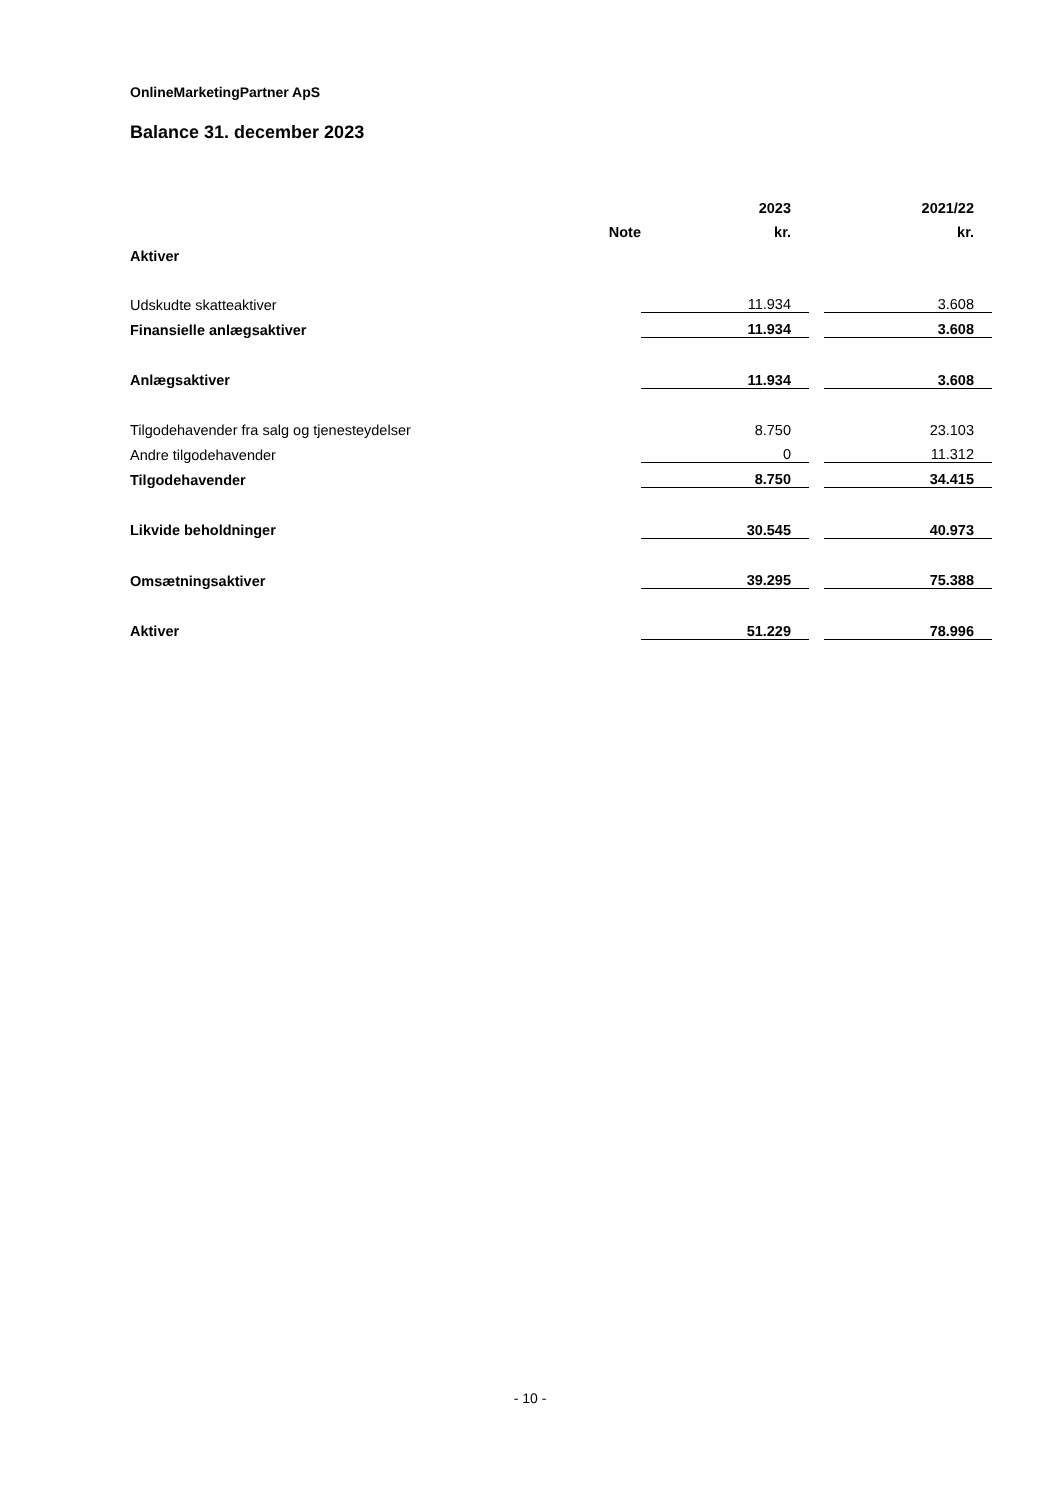OnlineMarketingPartner ApS
Balance 31. december 2023
| | | 2023 | | 2021/22 |
| | Note | kr. | | kr. |
| Aktiver | | | | |
| Udskudte skatteaktiver | | 11.934 | | 3.608 |
| Finansielle anlægsaktiver | | 11.934 | | 3.608 |
| Anlægsaktiver | | 11.934 | | 3.608 |
| Tilgodehavender fra salg og tjenesteydelser | | 8.750 | | 23.103 |
| Andre tilgodehavender | | 0 | | 11.312 |
| Tilgodehavender | | 8.750 | | 34.415 |
| Likvide beholdninger | | 30.545 | | 40.973 |
| Omsætningsaktiver | | 39.295 | | 75.388 |
| Aktiver | | 51.229 | | 78.996 |
- 10 -